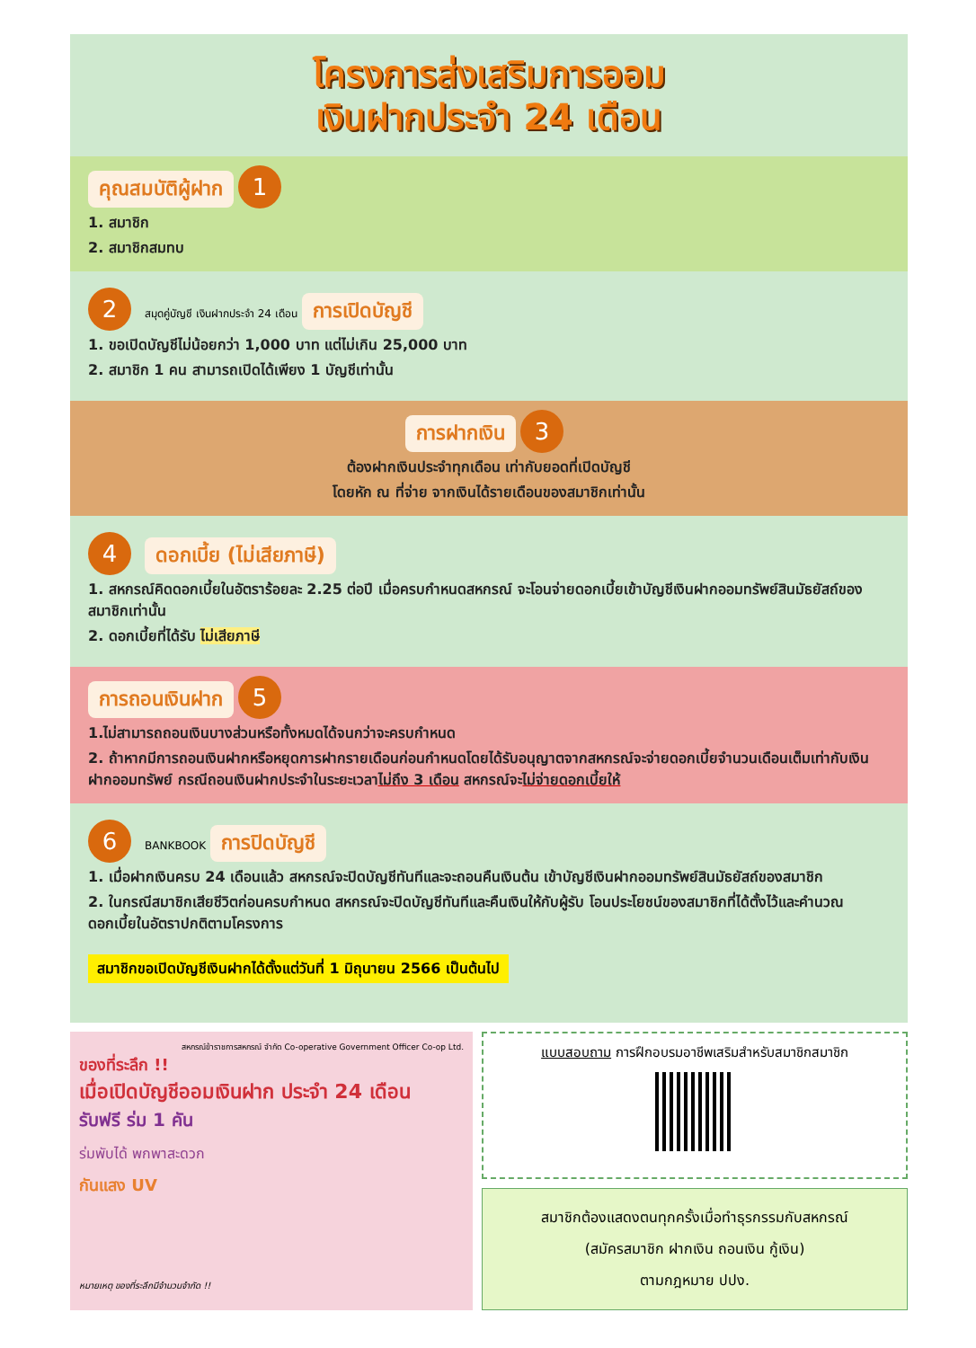โครงการส่งเสริมการออม
เงินฝากประจำ 24 เดือน
คุณสมบัติผู้ฝาก 1
1. สมาชิก
2. สมาชิกสมทบ
2 สมุดคู่บัญชี เงินฝากประจำ 24 เดือน การเปิดบัญชี
1. ขอเปิดบัญชีไม่น้อยกว่า 1,000 บาท แต่ไม่เกิน 25,000 บาท
2. สมาชิก 1 คน สามารถเปิดได้เพียง 1 บัญชีเท่านั้น
การฝากเงิน 3
ต้องฝากเงินประจำทุกเดือน เท่ากับยอดที่เปิดบัญชี
โดยหัก ณ ที่จ่าย จากเงินได้รายเดือนของสมาชิกเท่านั้น
4 ดอกเบี้ย (ไม่เสียภาษี)
1. สหกรณ์คิดดอกเบี้ยในอัตราร้อยละ 2.25 ต่อปี เมื่อครบกำหนดสหกรณ์ จะโอนจ่ายดอกเบี้ยเข้าบัญชีเงินฝากออมทรัพย์สินมัธยัสถ์ของสมาชิกเท่านั้น
2. ดอกเบี้ยที่ได้รับ ไม่เสียภาษี
การถอนเงินฝาก 5
1.ไม่สามารถถอนเงินบางส่วนหรือทั้งหมดได้จนกว่าจะครบกำหนด
2. ถ้าหากมีการถอนเงินฝากหรือหยุดการฝากรายเดือนก่อนกำหนดโดยได้รับอนุญาตจากสหกรณ์จะจ่ายดอกเบี้ยจำนวนเดือนเต็มเท่ากับเงินฝากออมทรัพย์ กรณีถอนเงินฝากประจำในระยะเวลาไม่ถึง 3 เดือน สหกรณ์จะไม่จ่ายดอกเบี้ยให้
6 BANKBOOK การปิดบัญชี
1. เมื่อฝากเงินครบ 24 เดือนแล้ว สหกรณ์จะปิดบัญชีทันทีและจะถอนคืนเงินต้น เข้าบัญชีเงินฝากออมทรัพย์สินมัธยัสถ์ของสมาชิก
2. ในกรณีสมาชิกเสียชีวิตก่อนครบกำหนด สหกรณ์จะปิดบัญชีทันทีและคืนเงินให้กับผู้รับ โอนประโยชน์ของสมาชิกที่ได้ตั้งไว้และคำนวณดอกเบี้ยในอัตราปกติตามโครงการ
สมาชิกขอเปิดบัญชีเงินฝากได้ตั้งแต่วันที่ 1 มิถุนายน 2566 เป็นต้นไป
สหกรณ์ข้าราชการสหกรณ์ จำกัด Co-operative Government Officer Co-op Ltd.
ของที่ระลึก !!
เมื่อเปิดบัญชีออมเงินฝาก ประจำ 24 เดือน
รับฟรี ร่ม 1 คัน
ร่มพับได้ พกพาสะดวก
กันแสง UV
หมายเหตุ ของที่ระลึกมีจำนวนจำกัด !!
แบบสอบถาม การฝึกอบรมอาชีพเสริมสำหรับสมาชิกสมาชิก
สมาชิกต้องแสดงตนทุกครั้งเมื่อทำธุรกรรมกับสหกรณ์
(สมัครสมาชิก ฝากเงิน ถอนเงิน กู้เงิน)
ตามกฎหมาย ปปง.